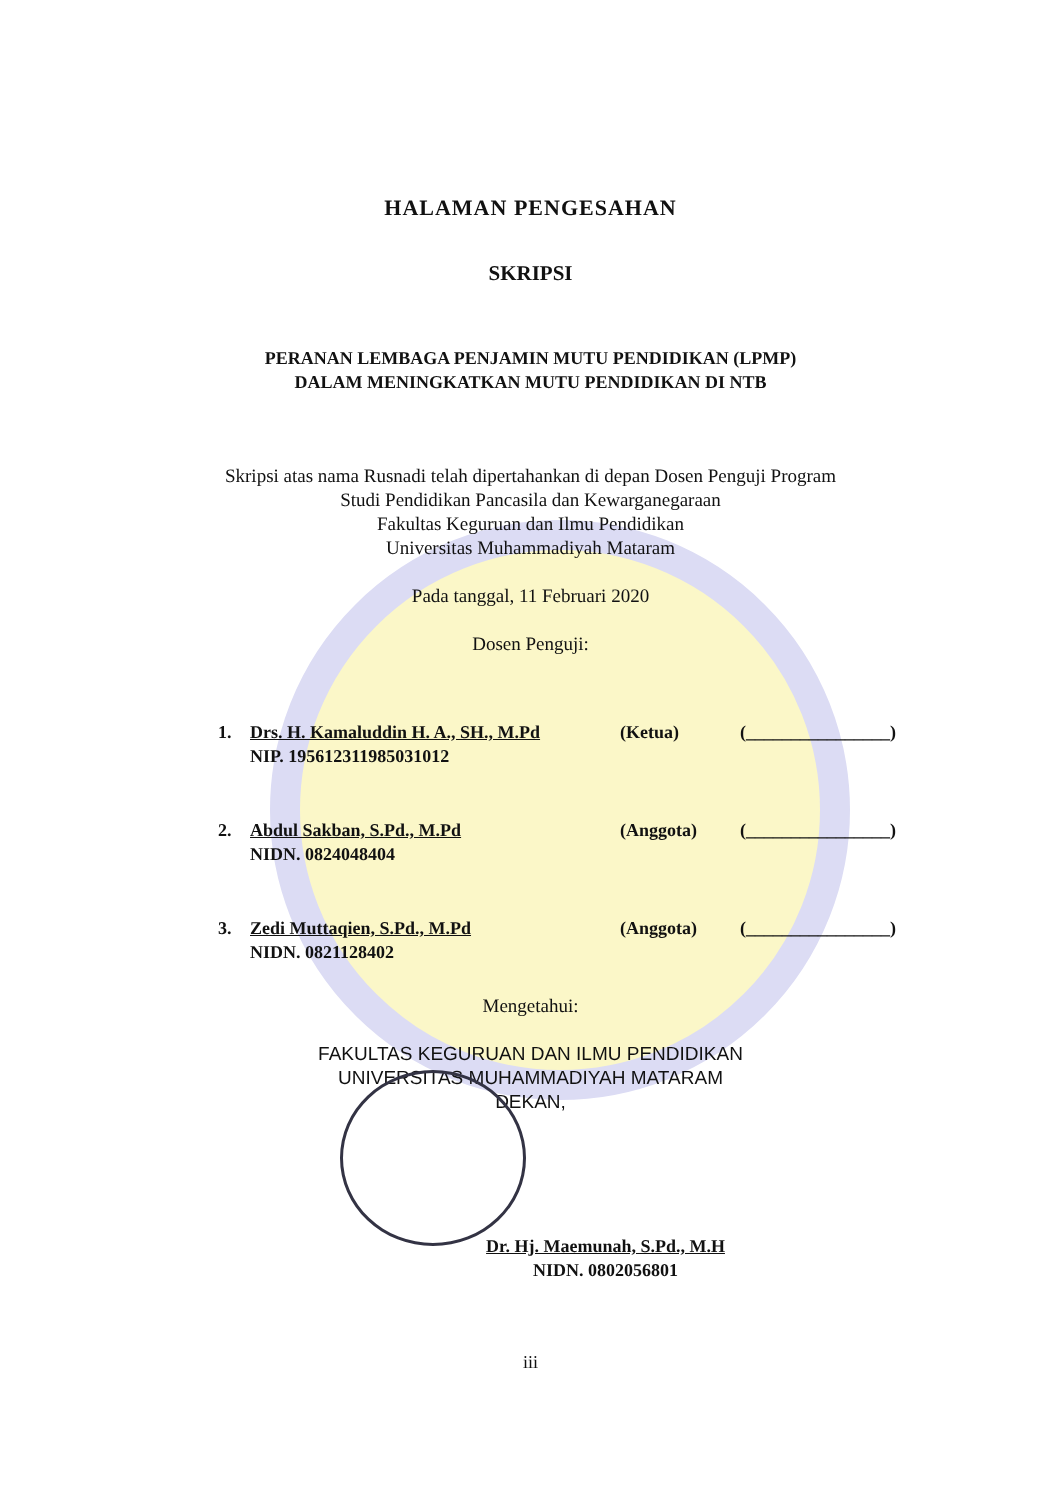HALAMAN PENGESAHAN
SKRIPSI
PERANAN LEMBAGA PENJAMIN MUTU PENDIDIKAN (LPMP)
DALAM MENINGKATKAN MUTU PENDIDIKAN DI NTB
Skripsi atas nama Rusnadi telah dipertahankan di depan Dosen Penguji Program
Studi Pendidikan Pancasila dan Kewarganegaraan
Fakultas Keguruan dan Ilmu Pendidikan
Universitas Muhammadiyah Mataram
Pada tanggal, 11 Februari 2020
Dosen Penguji:
1. Drs. H. Kamaluddin H. A., SH., M.Pd
NIP. 195612311985031012 (Ketua) (________________)
2. Abdul Sakban, S.Pd., M.Pd
NIDN. 0824048404 (Anggota) (________________)
3. Zedi Muttaqien, S.Pd., M.Pd
NIDN. 0821128402 (Anggota) (________________)
Mengetahui:
FAKULTAS KEGURUAN DAN ILMU PENDIDIKAN
UNIVERSITAS MUHAMMADIYAH MATARAM
DEKAN,
Dr. Hj. Maemunah, S.Pd., M.H
NIDN. 0802056801
iii